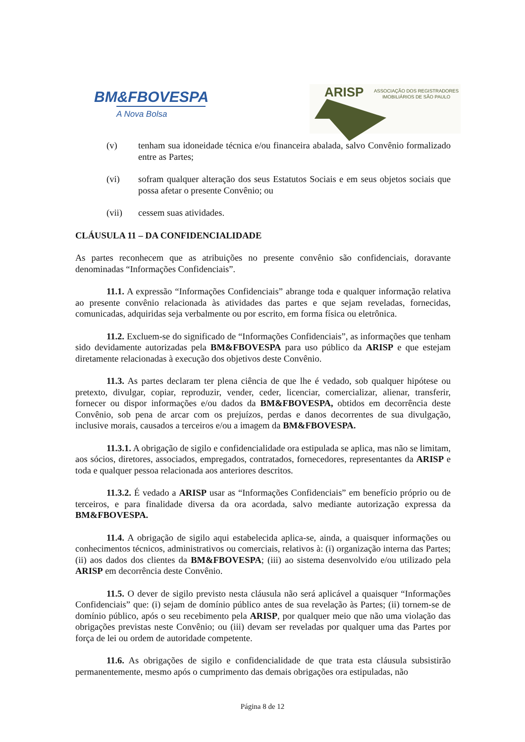BM&FBOVESPA
A Nova Bolsa
ARISP ASSOCIAÇÃO DOS REGISTRADORES
IMOBILIÁRIOS DE SÃO PAULO
(v) tenham sua idoneidade técnica e/ou financeira abalada, salvo Convênio formalizado entre as Partes;
(vi) sofram qualquer alteração dos seus Estatutos Sociais e em seus objetos sociais que possa afetar o presente Convênio; ou
(vii) cessem suas atividades.
CLÁUSULA 11 – DA CONFIDENCIALIDADE
As partes reconhecem que as atribuições no presente convênio são confidenciais, doravante denominadas “Informações Confidenciais”.
11.1. A expressão “Informações Confidenciais” abrange toda e qualquer informação relativa ao presente convênio relacionada às atividades das partes e que sejam reveladas, fornecidas, comunicadas, adquiridas seja verbalmente ou por escrito, em forma física ou eletrônica.
11.2. Excluem-se do significado de “Informações Confidenciais”, as informações que tenham sido devidamente autorizadas pela BM&FBOVESPA para uso público da ARISP e que estejam diretamente relacionadas à execução dos objetivos deste Convênio.
11.3. As partes declaram ter plena ciência de que lhe é vedado, sob qualquer hipótese ou pretexto, divulgar, copiar, reproduzir, vender, ceder, licenciar, comercializar, alienar, transferir, fornecer ou dispor informações e/ou dados da BM&FBOVESPA, obtidos em decorrência deste Convênio, sob pena de arcar com os prejuízos, perdas e danos decorrentes de sua divulgação, inclusive morais, causados a terceiros e/ou a imagem da BM&FBOVESPA.
11.3.1. A obrigação de sigilo e confidencialidade ora estipulada se aplica, mas não se limitam, aos sócios, diretores, associados, empregados, contratados, fornecedores, representantes da ARISP e toda e qualquer pessoa relacionada aos anteriores descritos.
11.3.2. É vedado a ARISP usar as “Informações Confidenciais” em benefício próprio ou de terceiros, e para finalidade diversa da ora acordada, salvo mediante autorização expressa da BM&FBOVESPA.
11.4. A obrigação de sigilo aqui estabelecida aplica-se, ainda, a quaisquer informações ou conhecimentos técnicos, administrativos ou comerciais, relativos à: (i) organização interna das Partes; (ii) aos dados dos clientes da BM&FBOVESPA; (iii) ao sistema desenvolvido e/ou utilizado pela ARISP em decorrência deste Convênio.
11.5. O dever de sigilo previsto nesta cláusula não será aplicável a quaisquer “Informações Confidenciais” que: (i) sejam de domínio público antes de sua revelação às Partes; (ii) tornem-se de domínio público, após o seu recebimento pela ARISP, por qualquer meio que não uma violação das obrigações previstas neste Convênio; ou (iii) devam ser reveladas por qualquer uma das Partes por força de lei ou ordem de autoridade competente.
11.6. As obrigações de sigilo e confidencialidade de que trata esta cláusula subsistirão permanentemente, mesmo após o cumprimento das demais obrigações ora estipuladas, não
Página 8 de 12